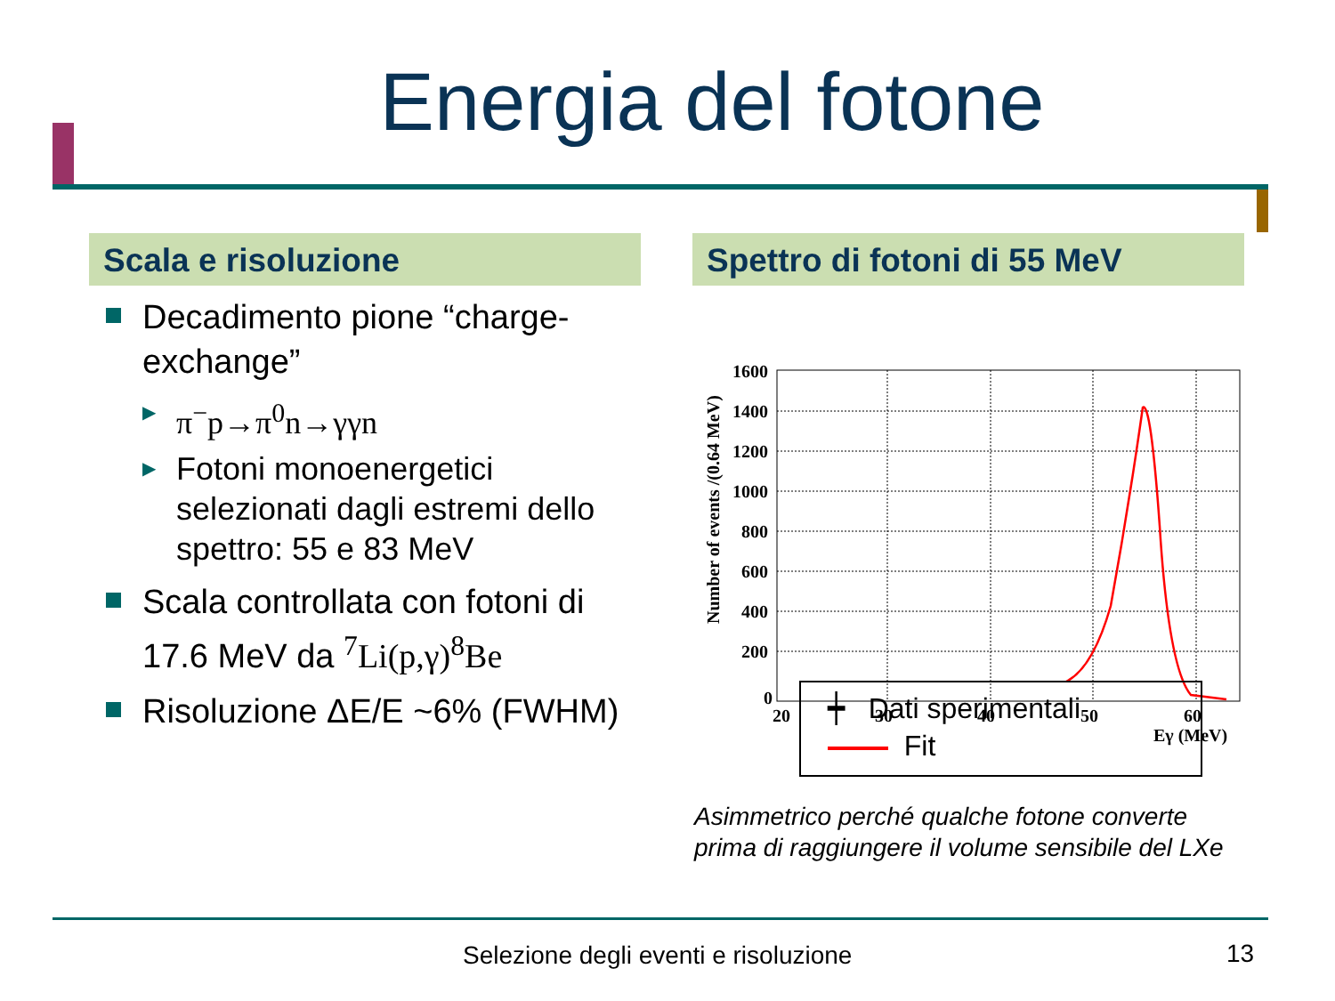Energia del fotone
Scala e risoluzione
Decadimento pione “charge-exchange”
▶ π<sup>−</sup>p→π<sup>0</sup>n→γγn
▶ Fotoni monoenergetici selezionati dagli estremi dello spettro: 55 e 83 MeV
Scala controllata con fotoni di 17.6 MeV da <sup>7</sup>Li(p,γ)<sup>8</sup>Be
Risoluzione ΔE/E ~6% (FWHM)
Spettro di fotoni di 55 MeV
1600
1400
1200
1000
800
600
400
200
0
20
30
40
50
60
Eγ (MeV)
Number of events /(0.64 MeV)
┿ Dati sperimentali
Fit
Asimmetrico perché qualche fotone converte
prima di raggiungere il volume sensibile del LXe
Selezione degli eventi e risoluzione
13